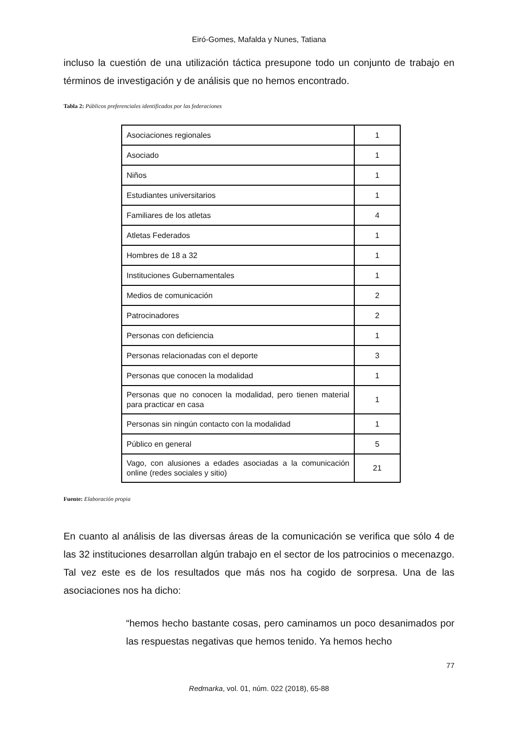Eiró-Gomes, Mafalda y Nunes, Tatiana
incluso la cuestión de una utilización táctica presupone todo un conjunto de trabajo en términos de investigación y de análisis que no hemos encontrado.
Tabla 2: Públicos preferenciales identificados por las federaciones
| Asociaciones regionales | 1 |
| Asociado | 1 |
| Niños | 1 |
| Estudiantes universitarios | 1 |
| Familiares de los atletas | 4 |
| Atletas Federados | 1 |
| Hombres de 18 a 32 | 1 |
| Instituciones Gubernamentales | 1 |
| Medios de comunicación | 2 |
| Patrocinadores | 2 |
| Personas con deficiencia | 1 |
| Personas relacionadas con el deporte | 3 |
| Personas que conocen la modalidad | 1 |
| Personas que no conocen la modalidad, pero tienen material para practicar en casa | 1 |
| Personas sin ningún contacto con la modalidad | 1 |
| Público en general | 5 |
| Vago, con alusiones a edades asociadas a la comunicación online (redes sociales y sitio) | 21 |
Fuente: Elaboración propia
En cuanto al análisis de las diversas áreas de la comunicación se verifica que sólo 4 de las 32 instituciones desarrollan algún trabajo en el sector de los patrocinios o mecenazgo. Tal vez este es de los resultados que más nos ha cogido de sorpresa. Una de las asociaciones nos ha dicho:
“hemos hecho bastante cosas, pero caminamos un poco desanimados por las respuestas negativas que hemos tenido. Ya hemos hecho
77
Redmarka, vol. 01, núm. 022 (2018), 65-88